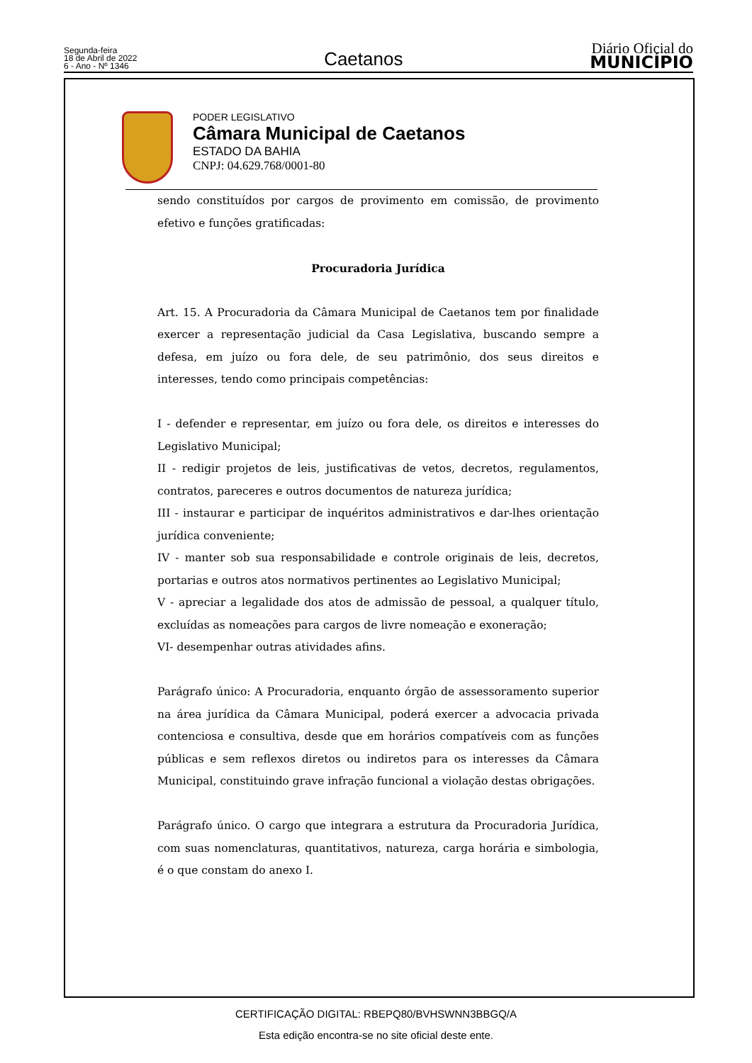Segunda-feira
18 de Abril de 2022
6 - Ano - Nº 1346
Caetanos
Diário Oficial do
MUNICÍPIO
PODER LEGISLATIVO
Câmara Municipal de Caetanos
ESTADO DA BAHIA
CNPJ: 04.629.768/0001-80
sendo constituídos por cargos de provimento em comissão, de provimento efetivo e funções gratificadas:
Procuradoria Jurídica
Art. 15. A Procuradoria da Câmara Municipal de Caetanos tem por finalidade exercer a representação judicial da Casa Legislativa, buscando sempre a defesa, em juízo ou fora dele, de seu patrimônio, dos seus direitos e interesses, tendo como principais competências:
I - defender e representar, em juízo ou fora dele, os direitos e interesses do Legislativo Municipal;
II - redigir projetos de leis, justificativas de vetos, decretos, regulamentos, contratos, pareceres e outros documentos de natureza jurídica;
III - instaurar e participar de inquéritos administrativos e dar-lhes orientação jurídica conveniente;
IV - manter sob sua responsabilidade e controle originais de leis, decretos, portarias e outros atos normativos pertinentes ao Legislativo Municipal;
V - apreciar a legalidade dos atos de admissão de pessoal, a qualquer título, excluídas as nomeações para cargos de livre nomeação e exoneração;
VI- desempenhar outras atividades afins.
Parágrafo único: A Procuradoria, enquanto órgão de assessoramento superior na área jurídica da Câmara Municipal, poderá exercer a advocacia privada contenciosa e consultiva, desde que em horários compatíveis com as funções públicas e sem reflexos diretos ou indiretos para os interesses da Câmara Municipal, constituindo grave infração funcional a violação destas obrigações.
Parágrafo único. O cargo que integrara a estrutura da Procuradoria Jurídica, com suas nomenclaturas, quantitativos, natureza, carga horária e simbologia, é o que constam do anexo I.
CERTIFICAÇÃO DIGITAL: RBEPQ80/BVHSWNN3BBGQ/A
Esta edição encontra-se no site oficial deste ente.